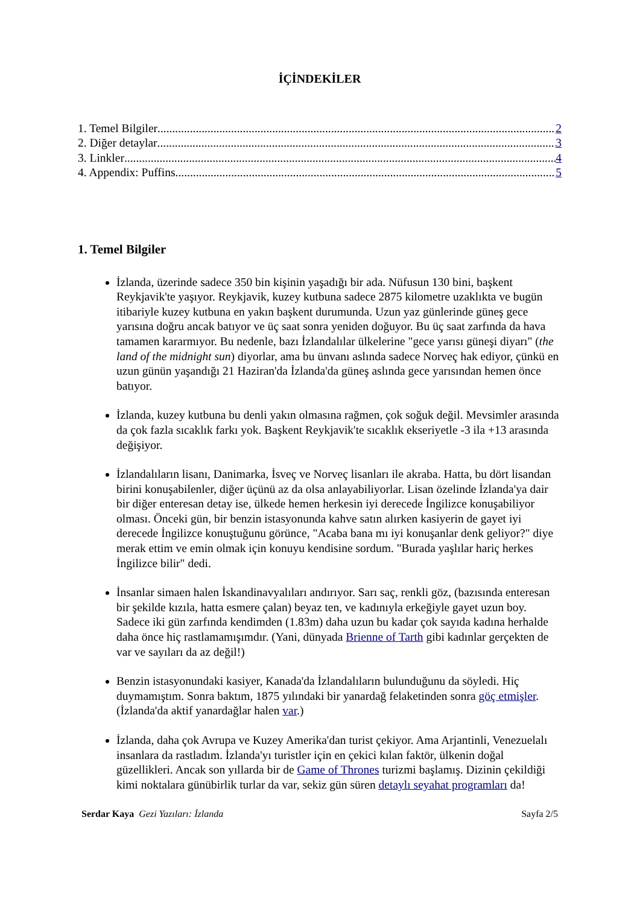İÇİNDEKİLER
1. Temel Bilgiler 2
2. Diğer detaylar 3
3. Linkler 4
4. Appendix: Puffins 5
1. Temel Bilgiler
İzlanda, üzerinde sadece 350 bin kişinin yaşadığı bir ada. Nüfusun 130 bini, başkent Reykjavik'te yaşıyor. Reykjavik, kuzey kutbuna sadece 2875 kilometre uzaklıkta ve bugün itibariyle kuzey kutbuna en yakın başkent durumunda. Uzun yaz günlerinde güneş gece yarısına doğru ancak batıyor ve üç saat sonra yeniden doğuyor. Bu üç saat zarfında da hava tamamen kararmıyor. Bu nedenle, bazı İzlandalılar ülkelerine "gece yarısı güneşi diyarı" (the land of the midnight sun) diyorlar, ama bu ünvanı aslında sadece Norveç hak ediyor, çünkü en uzun günün yaşandığı 21 Haziran'da İzlanda'da güneş aslında gece yarısından hemen önce batıyor.
İzlanda, kuzey kutbuna bu denli yakın olmasına rağmen, çok soğuk değil. Mevsimler arasında da çok fazla sıcaklık farkı yok. Başkent Reykjavik'te sıcaklık ekseriyetle -3 ila +13 arasında değişiyor.
İzlandalıların lisanı, Danimarka, İsveç ve Norveç lisanları ile akraba. Hatta, bu dört lisandan birini konuşabilenler, diğer üçünü az da olsa anlayabiliyorlar. Lisan özelinde İzlanda'ya dair bir diğer enteresan detay ise, ülkede hemen herkesin iyi derecede İngilizce konuşabiliyor olması. Önceki gün, bir benzin istasyonunda kahve satın alırken kasiyerin de gayet iyi derecede İngilizce konuştuğunu görünce, "Acaba bana mı iyi konuşanlar denk geliyor?" diye merak ettim ve emin olmak için konuyu kendisine sordum. "Burada yaşlılar hariç herkes İngilizce bilir" dedi.
İnsanlar simaen halen İskandinavyalıları andırıyor. Sarı saç, renkli göz, (bazısında enteresan bir şekilde kızıla, hatta esmere çalan) beyaz ten, ve kadınıyla erkeğiyle gayet uzun boy. Sadece iki gün zarfında kendimden (1.83m) daha uzun bu kadar çok sayıda kadına herhalde daha önce hiç rastlamamışımdır. (Yani, dünyada Brienne of Tarth gibi kadınlar gerçekten de var ve sayıları da az değil!)
Benzin istasyonundaki kasiyer, Kanada'da İzlandalıların bulunduğunu da söyledi. Hiç duymamıştım. Sonra baktım, 1875 yılındaki bir yanardağ felaketinden sonra göç etmişler. (İzlanda'da aktif yanardağlar halen var.)
İzlanda, daha çok Avrupa ve Kuzey Amerika'dan turist çekiyor. Ama Arjantinli, Venezuelalı insanlara da rastladım. İzlanda'yı turistler için en çekici kılan faktör, ülkenin doğal güzellikleri. Ancak son yıllarda bir de Game of Thrones turizmi başlamış. Dizinin çekildiği kimi noktalara günübirlik turlar da var, sekiz gün süren detaylı seyahat programları da!
Serdar Kaya Gezi Yazıları: İzlanda Sayfa 2/5